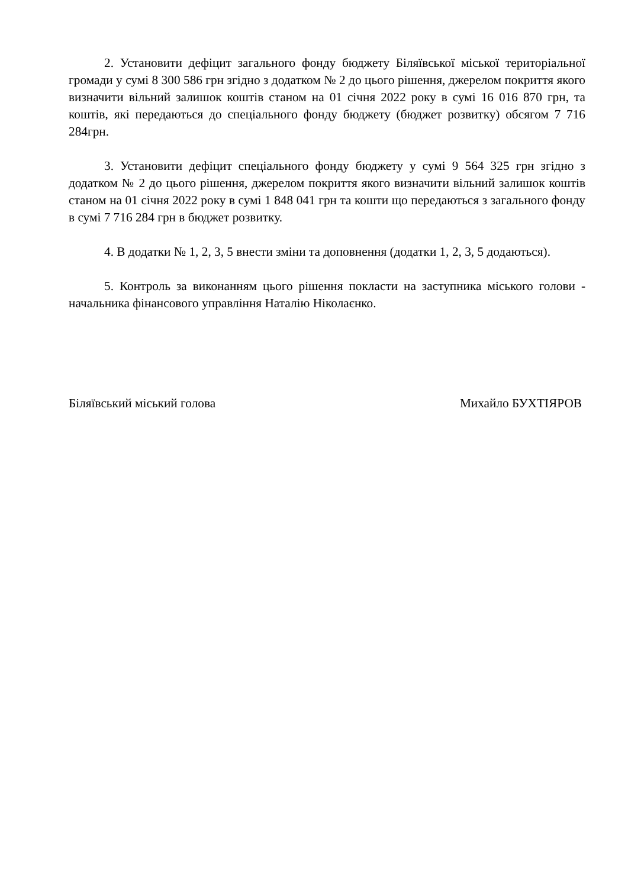2. Установити дефіцит загального фонду бюджету Біляївської міської територіальної громади у сумі 8 300 586 грн згідно з додатком № 2 до цього рішення, джерелом покриття якого визначити вільний залишок коштів станом на 01 січня 2022 року в сумі 16 016 870 грн, та коштів, які передаються до спеціального фонду бюджету (бюджет розвитку) обсягом 7 716 284грн.
3. Установити дефіцит спеціального фонду бюджету у сумі 9 564 325 грн згідно з додатком № 2 до цього рішення, джерелом покриття якого визначити вільний залишок коштів станом на 01 січня 2022 року в сумі 1 848 041 грн та кошти що передаються з загального фонду в сумі 7 716 284 грн в бюджет розвитку.
4. В додатки № 1, 2, 3, 5 внести зміни та доповнення (додатки 1, 2, 3, 5 додаються).
5. Контроль за виконанням цього рішення покласти на заступника міського голови - начальника фінансового управління Наталію Ніколаєнко.
Біляївський міський голова Михайло БУХТІЯРОВ